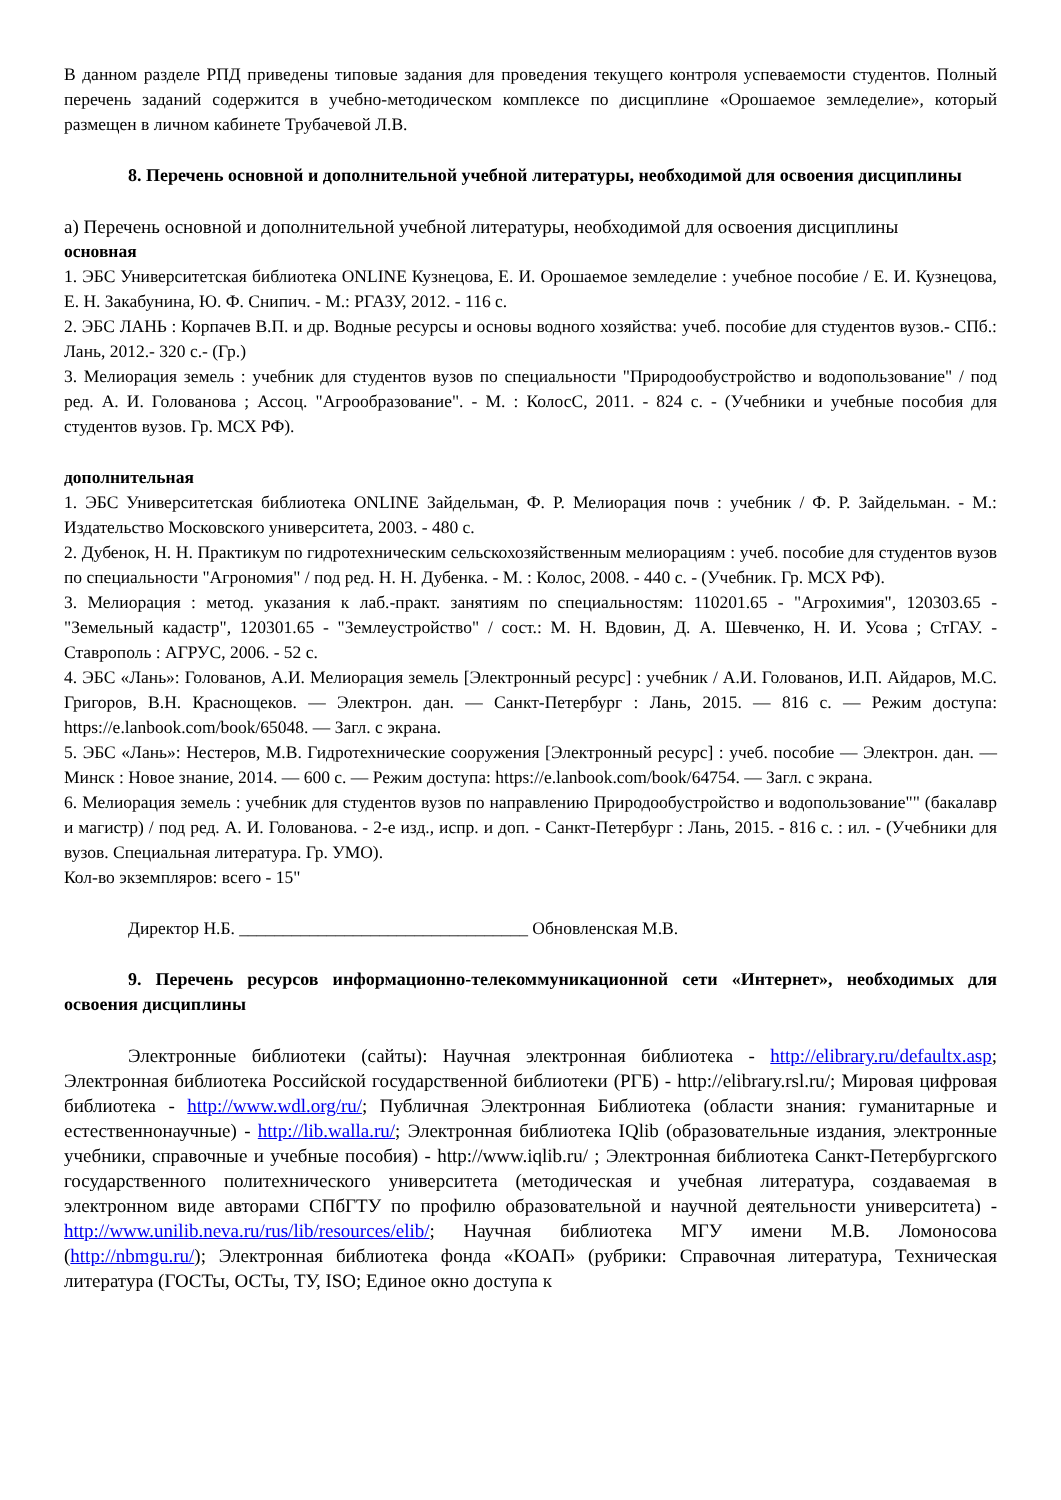В данном разделе РПД приведены типовые задания для проведения текущего контроля успеваемости студентов. Полный перечень заданий содержится в учебно-методическом комплексе по дисциплине «Орошаемое земледелие», который размещен в личном кабинете Трубачевой Л.В.
8. Перечень основной и дополнительной учебной литературы, необходимой для освоения дисциплины
а) Перечень основной и дополнительной учебной литературы, необходимой для освоения дисциплины
основная
1. ЭБС Университетская библиотека ONLINE Кузнецова, Е. И. Орошаемое земледелие : учебное пособие / Е. И. Кузнецова, Е. Н. Закабунина, Ю. Ф. Снипич. - М.: РГАЗУ, 2012. - 116 с.
2. ЭБС ЛАНЬ : Корпачев В.П. и др. Водные ресурсы и основы водного хозяйства: учеб. пособие для студентов вузов.- СПб.: Лань, 2012.- 320 с.- (Гр.)
3. Мелиорация земель : учебник для студентов вузов по специальности "Природообустройство и водопользование" / под ред. А. И. Голованова ; Ассоц. "Агрообразование". - М. : КолосС, 2011. - 824 с. - (Учебники и учебные пособия для студентов вузов. Гр. МСХ РФ).
дополнительная
1. ЭБС Университетская библиотека ONLINE Зайдельман, Ф. Р. Мелиорация почв : учебник / Ф. Р. Зайдельман. - М.: Издательство Московского университета, 2003. - 480 с.
2. Дубенок, Н. Н. Практикум по гидротехническим сельскохозяйственным мелиорациям : учеб. пособие для студентов вузов по специальности "Агрономия" / под ред. Н. Н. Дубенка. - М. : Колос, 2008. - 440 с. - (Учебник. Гр. МСХ РФ).
3. Мелиорация : метод. указания к лаб.-практ. занятиям по специальностям: 110201.65 - "Агрохимия", 120303.65 - "Земельный кадастр", 120301.65 - "Землеустройство" / сост.: М. Н. Вдовин, Д. А. Шевченко, Н. И. Усова ; СтГАУ. - Ставрополь : АГРУС, 2006. - 52 с.
4. ЭБС «Лань»: Голованов, А.И. Мелиорация земель [Электронный ресурс] : учебник / А.И. Голованов, И.П. Айдаров, М.С. Григоров, В.Н. Краснощеков. — Электрон. дан. — Санкт-Петербург : Лань, 2015. — 816 с. — Режим доступа: https://e.lanbook.com/book/65048. — Загл. с экрана.
5. ЭБС «Лань»: Нестеров, М.В. Гидротехнические сооружения [Электронный ресурс] : учеб. пособие — Электрон. дан. — Минск : Новое знание, 2014. — 600 с. — Режим доступа: https://e.lanbook.com/book/64754. — Загл. с экрана.
6. Мелиорация земель : учебник для студентов вузов по направлению Природообустройство и водопользование"" (бакалавр и магистр) / под ред. А. И. Голованова. - 2-е изд., испр. и доп. - Санкт-Петербург : Лань, 2015. - 816 с. : ил. - (Учебники для вузов. Специальная литература. Гр. УМО).
Кол-во экземпляров: всего - 15"
Директор Н.Б. _________________________________ Обновленская М.В.
9. Перечень ресурсов информационно-телекоммуникационной сети «Интернет», необходимых для освоения дисциплины
Электронные библиотеки (сайты): Научная электронная библиотека - http://elibrary.ru/defaultx.asp; Электронная библиотека Российской государственной библиотеки (РГБ) - http://elibrary.rsl.ru/; Мировая цифровая библиотека - http://www.wdl.org/ru/; Публичная Электронная Библиотека (области знания: гуманитарные и естественнонаучные) - http://lib.walla.ru/; Электронная библиотека IQlib (образовательные издания, электронные учебники, справочные и учебные пособия) - http://www.iqlib.ru/ ; Электронная библиотека Санкт-Петербургского государственного политехнического университета (методическая и учебная литература, создаваемая в электронном виде авторами СПбГТУ по профилю образовательной и научной деятельности университета) - http://www.unilib.neva.ru/rus/lib/resources/elib/; Научная библиотека МГУ имени М.В. Ломоносова (http://nbmgu.ru/); Электронная библиотека фонда «КОАП» (рубрики: Справочная литература, Техническая литература (ГОСТы, ОСТы, ТУ, ISO; Единое окно доступа к